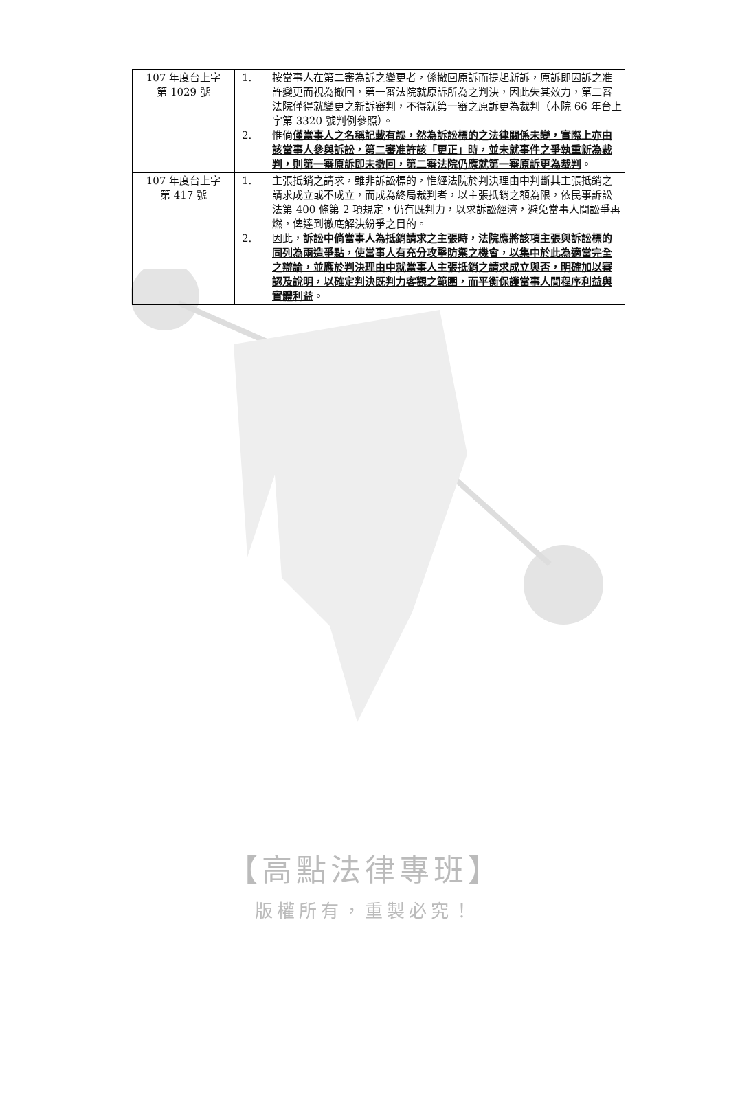| 107 年度台上字 第 1029 號 | 1. 按當事人在第二審為訴之變更者，係撤回原訴而提起新訴，原訴即因訴之准許變更而視為撤回，第一審法院就原訴所為之判決，因此失其效力，第二審法院僅得就變更之新訴審判，不得就第一審之原訴更為裁判（本院 66 年台上字第 3320 號判例參照）。 2. 惟倘 僅當事人之名稱記載有誤，然為訴訟標的之法律關係未變，實際上亦由該當事人參與訴訟，第二審准許該「更正」時，並未就事件之爭執重新為裁判，則第一審原訴即未撤回，第二審法院仍應就第一審原訴更為裁判 。 |
| 107 年度台上字 第 417 號 | 1. 主張抵銷之請求，雖非訴訟標的，惟經法院於判決理由中判斷其主張抵銷之請求成立或不成立，而成為終局裁判者，以主張抵銷之額為限，依民事訴訟法第 400 條第 2 項規定，仍有既判力，以求訴訟經濟，避免當事人間訟爭再燃，俾達到徹底解決紛爭之目的。 2. 因此， 訴訟中倘當事人為抵銷請求之主張時，法院應將該項主張與訴訟標的同列為兩造爭點，使當事人有充分攻擊防禦之機會，以集中於此為適當完全之辯論，並應於判決理由中就當事人主張抵銷之請求成立與否，明確加以審認及說明，以確定判決既判力客觀之範圍，而平衡保護當事人間程序利益與實體利益 。 |
【高點法律專班】
版權所有，重製必究！